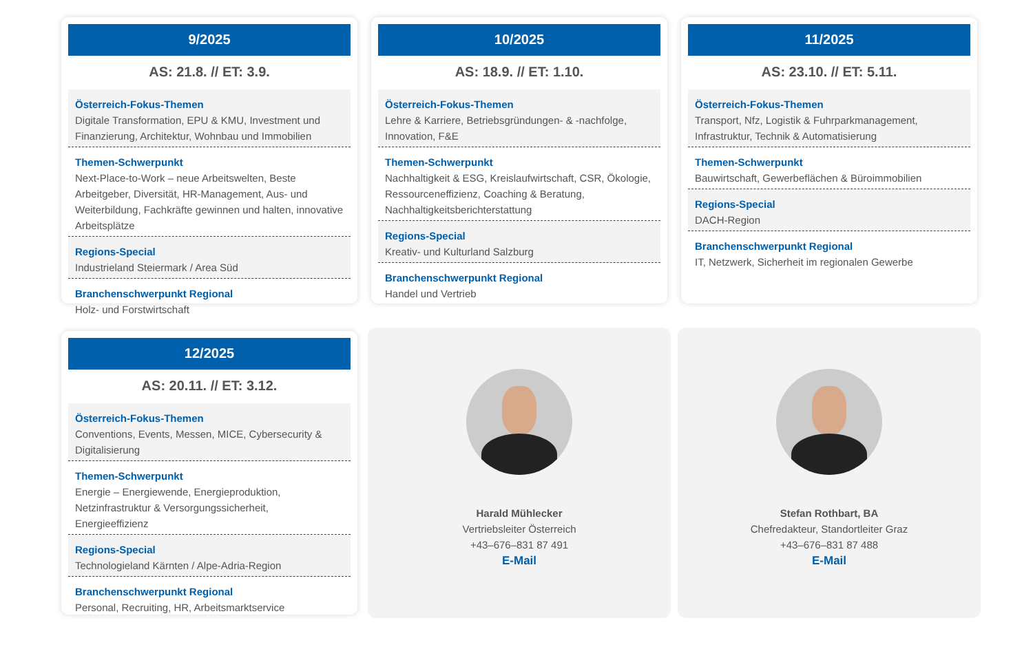9/2025
AS: 21.8. // ET: 3.9.
Österreich-Fokus-Themen
Digitale Transformation, EPU & KMU, Investment und Finanzierung, Architektur, Wohnbau und Immobilien
Themen-Schwerpunkt
Next-Place-to-Work – neue Arbeitswelten, Beste Arbeitgeber, Diversität, HR-Management, Aus- und Weiterbildung, Fachkräfte gewinnen und halten, innovative Arbeitsplätze
Regions-Special
Industrieland Steiermark / Area Süd
Branchenschwerpunkt Regional
Holz- und Forstwirtschaft
10/2025
AS: 18.9. // ET: 1.10.
Österreich-Fokus-Themen
Lehre & Karriere, Betriebsgründungen- & -nachfolge, Innovation, F&E
Themen-Schwerpunkt
Nachhaltigkeit & ESG, Kreislaufwirtschaft, CSR, Ökologie, Ressourceneffizienz, Coaching & Beratung, Nachhaltigkeitsberichterstattung
Regions-Special
Kreativ- und Kulturland Salzburg
Branchenschwerpunkt Regional
Handel und Vertrieb
11/2025
AS: 23.10. // ET: 5.11.
Österreich-Fokus-Themen
Transport, Nfz, Logistik & Fuhrparkmanagement, Infrastruktur, Technik & Automatisierung
Themen-Schwerpunkt
Bauwirtschaft, Gewerbeflächen & Büroimmobilien
Regions-Special
DACH-Region
Branchenschwerpunkt Regional
IT, Netzwerk, Sicherheit im regionalen Gewerbe
12/2025
AS: 20.11. // ET: 3.12.
Österreich-Fokus-Themen
Conventions, Events, Messen, MICE, Cybersecurity & Digitalisierung
Themen-Schwerpunkt
Energie – Energiewende, Energieproduktion, Netzinfrastruktur & Versorgungssicherheit, Energieeffizienz
Regions-Special
Technologieland Kärnten / Alpe-Adria-Region
Branchenschwerpunkt Regional
Personal, Recruiting, HR, Arbeitsmarktservice
Harald Mühlecker
Vertriebsleiter Österreich
+43–676–831 87 491
E-Mail
Stefan Rothbart, BA
Chefredakteur, Standortleiter Graz
+43–676–831 87 488
E-Mail